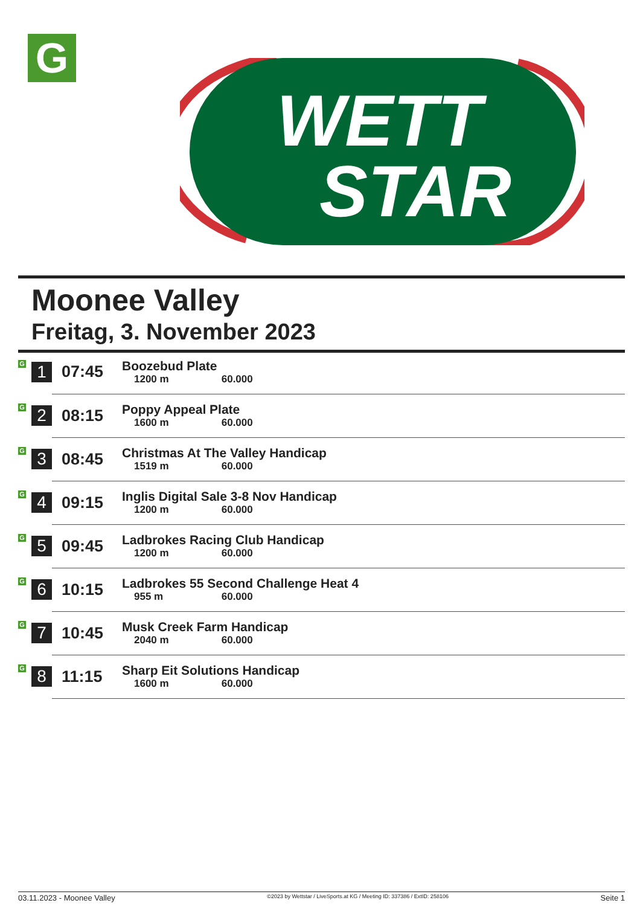G
WETT
STAR
Moonee Valley
Freitag, 3. November 2023
| G | 1 | 07:45 | Boozebud Plate 1200 m 60.000 |
| G | 2 | 08:15 | Poppy Appeal Plate 1600 m 60.000 |
| G | 3 | 08:45 | Christmas At The Valley Handicap 1519 m 60.000 |
| G | 4 | 09:15 | Inglis Digital Sale 3-8 Nov Handicap 1200 m 60.000 |
| G | 5 | 09:45 | Ladbrokes Racing Club Handicap 1200 m 60.000 |
| G | 6 | 10:15 | Ladbrokes 55 Second Challenge Heat 4 955 m 60.000 |
| G | 7 | 10:45 | Musk Creek Farm Handicap 2040 m 60.000 |
| G | 8 | 11:15 | Sharp Eit Solutions Handicap 1600 m 60.000 |
03.11.2023 - Moonee Valley ©2023 by Wettstar / LiveSports.at KG / Meeting ID: 337386 / ExtID: 258106 Seite 1